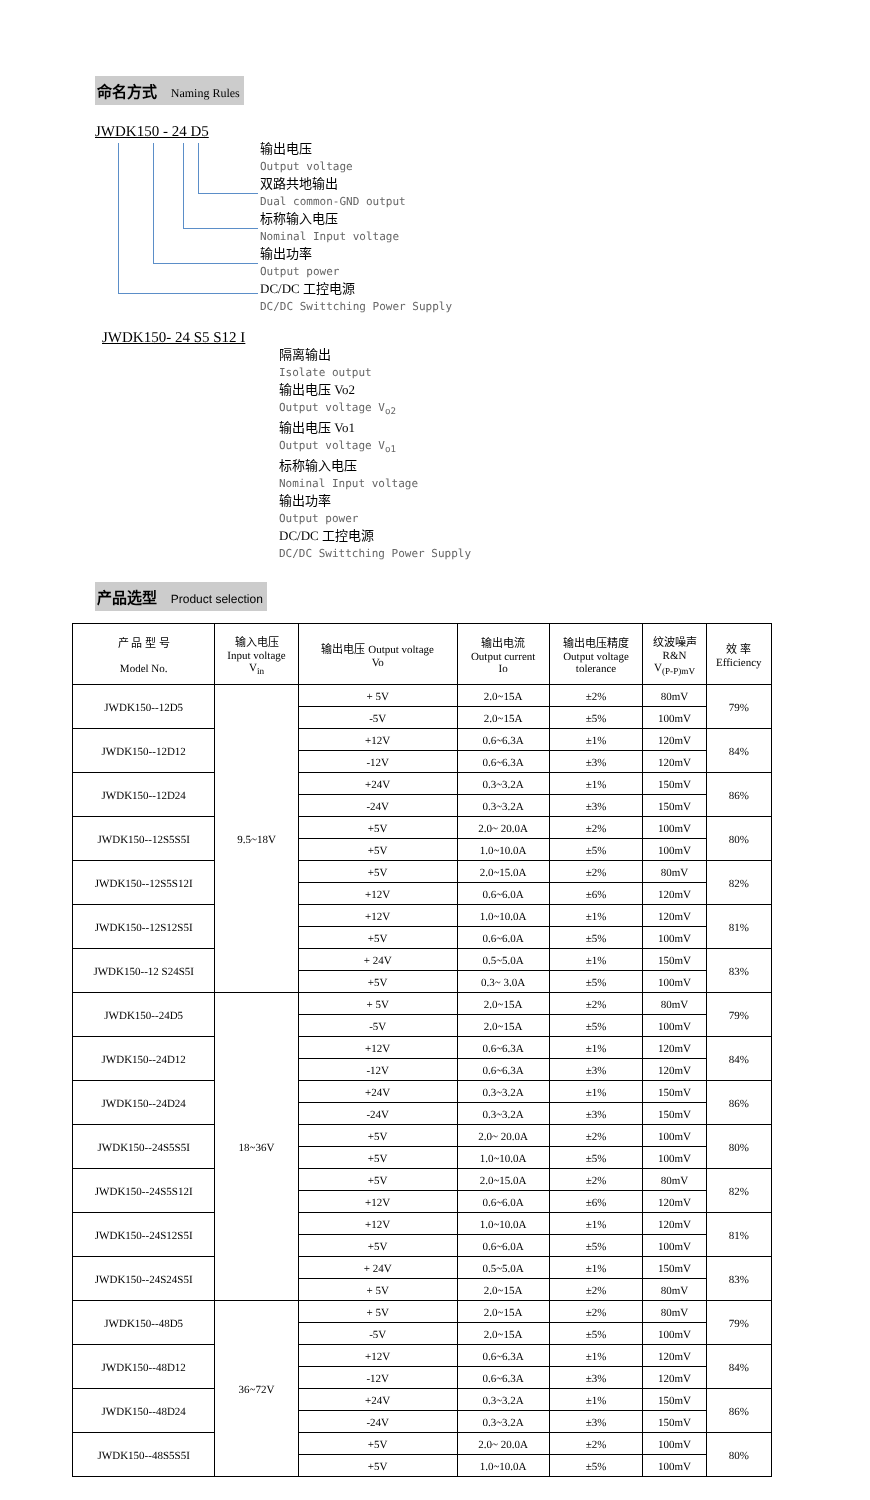命名方式 Naming Rules
JWDK150 - 24 D5
输出电压
Output voltage
双路共地输出
Dual common-GND output
标称输入电压
Nominal Input voltage
输出功率
Output power
DC/DC 工控电源
DC/DC Swittching Power Supply
JWDK150- 24 S5 S12 I
隔离输出
Isolate output
输出电压 Vo2
Output voltage V<sub>o2</sub>
输出电压 Vo1
Output voltage V<sub>o1</sub>
标称输入电压
Nominal Input voltage
输出功率
Output power
DC/DC 工控电源
DC/DC Swittching Power Supply
产品选型 Product selection
| 产 品 型 号 Model No. | 输入电压 Input voltage V<sub>in</sub> | 输出电压 Output voltage Vo | 输出电流 Output current Io | 输出电压精度 Output voltage tolerance | 纹波噪声 R&N V<sub>(P-P)mV</sub> | 效 率 Efficiency |
| --- | --- | --- | --- | --- | --- | --- |
| JWDK150--12D5 | 9.5~18V | + 5V | 2.0~15A | ±2% | 80mV | 79% |
| | | -5V | 2.0~15A | ±5% | 100mV | |
| JWDK150--12D12 | | +12V | 0.6~6.3A | ±1% | 120mV | 84% |
| | | -12V | 0.6~6.3A | ±3% | 120mV | |
| JWDK150--12D24 | | +24V | 0.3~3.2A | ±1% | 150mV | 86% |
| | | -24V | 0.3~3.2A | ±3% | 150mV | |
| JWDK150--12S5S5I | | +5V | 2.0~ 20.0A | ±2% | 100mV | 80% |
| | | +5V | 1.0~10.0A | ±5% | 100mV | |
| JWDK150--12S5S12I | | +5V | 2.0~15.0A | ±2% | 80mV | 82% |
| | | +12V | 0.6~6.0A | ±6% | 120mV | |
| JWDK150--12S12S5I | | +12V | 1.0~10.0A | ±1% | 120mV | 81% |
| | | +5V | 0.6~6.0A | ±5% | 100mV | |
| JWDK150--12 S24S5I | | + 24V | 0.5~5.0A | ±1% | 150mV | 83% |
| | | +5V | 0.3~ 3.0A | ±5% | 100mV | |
| JWDK150--24D5 | 18~36V | + 5V | 2.0~15A | ±2% | 80mV | 79% |
| | | -5V | 2.0~15A | ±5% | 100mV | |
| JWDK150--24D12 | | +12V | 0.6~6.3A | ±1% | 120mV | 84% |
| | | -12V | 0.6~6.3A | ±3% | 120mV | |
| JWDK150--24D24 | | +24V | 0.3~3.2A | ±1% | 150mV | 86% |
| | | -24V | 0.3~3.2A | ±3% | 150mV | |
| JWDK150--24S5S5I | | +5V | 2.0~ 20.0A | ±2% | 100mV | 80% |
| | | +5V | 1.0~10.0A | ±5% | 100mV | |
| JWDK150--24S5S12I | | +5V | 2.0~15.0A | ±2% | 80mV | 82% |
| | | +12V | 0.6~6.0A | ±6% | 120mV | |
| JWDK150--24S12S5I | | +12V | 1.0~10.0A | ±1% | 120mV | 81% |
| | | +5V | 0.6~6.0A | ±5% | 100mV | |
| JWDK150--24S24S5I | | + 24V | 0.5~5.0A | ±1% | 150mV | 83% |
| | | + 5V | 2.0~15A | ±2% | 80mV | |
| JWDK150--48D5 | 36~72V | + 5V | 2.0~15A | ±2% | 80mV | 79% |
| | | -5V | 2.0~15A | ±5% | 100mV | |
| JWDK150--48D12 | | +12V | 0.6~6.3A | ±1% | 120mV | 84% |
| | | -12V | 0.6~6.3A | ±3% | 120mV | |
| JWDK150--48D24 | | +24V | 0.3~3.2A | ±1% | 150mV | 86% |
| | | -24V | 0.3~3.2A | ±3% | 150mV | |
| JWDK150--48S5S5I | | +5V | 2.0~ 20.0A | ±2% | 100mV | 80% |
| | | +5V | 1.0~10.0A | ±5% | 100mV | |